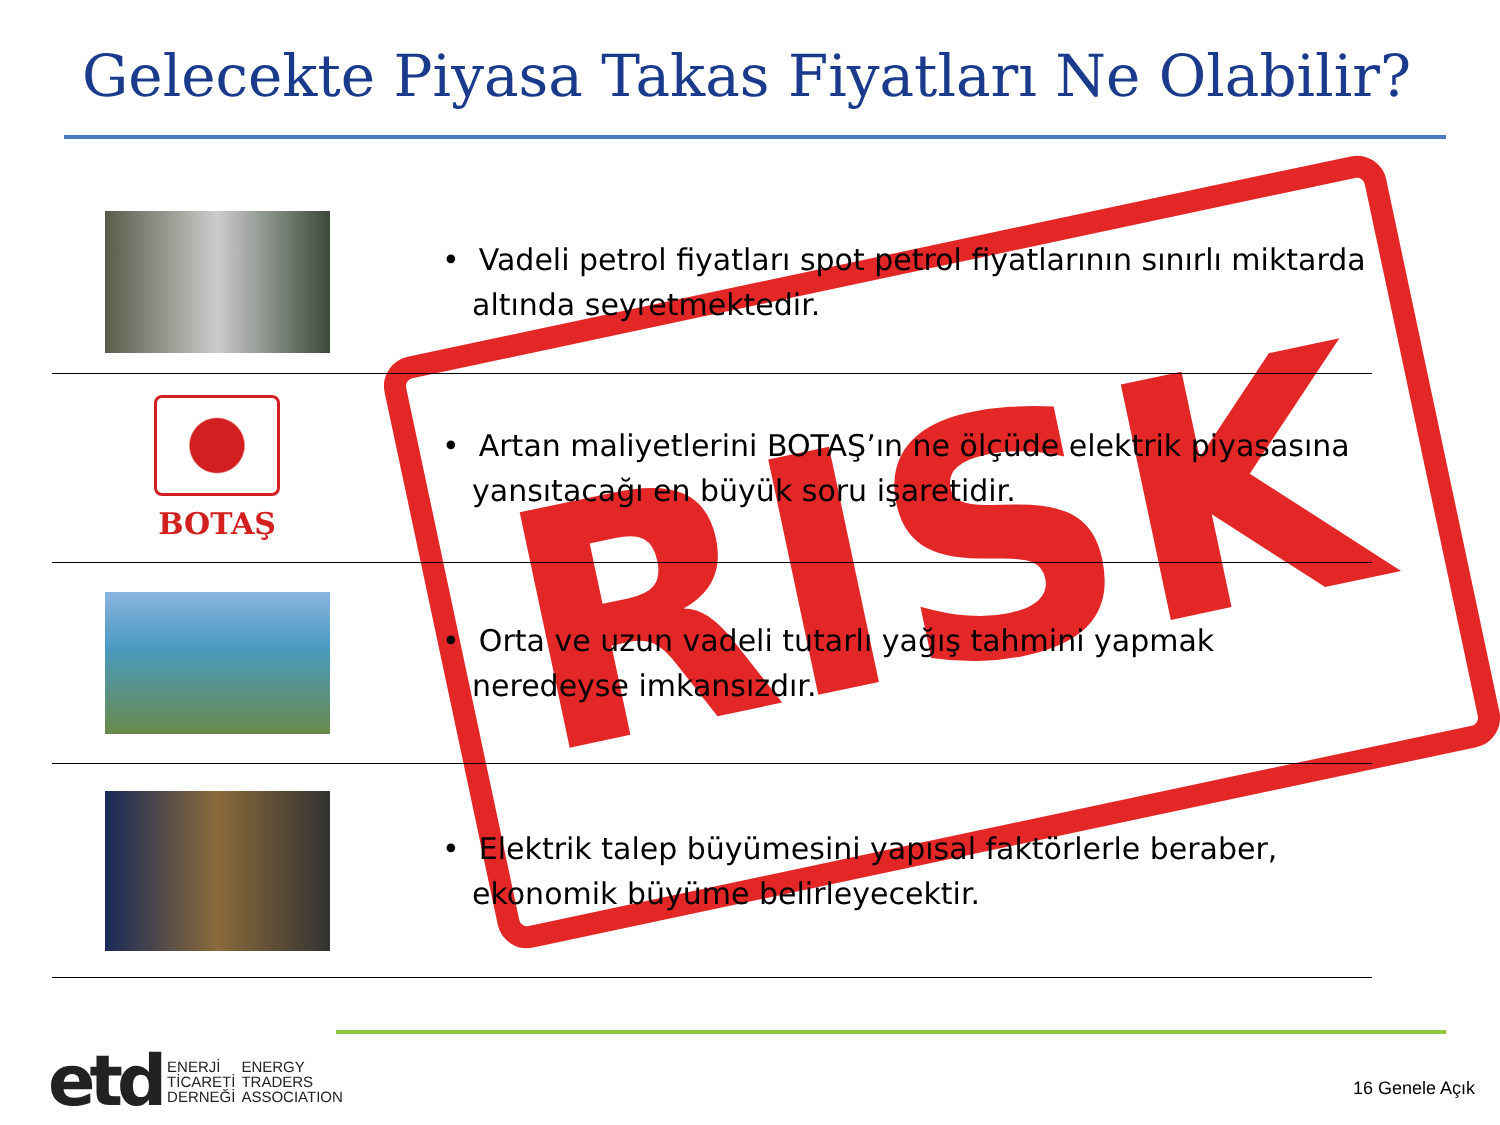Gelecekte Piyasa Takas Fiyatları Ne Olabilir?
RISK
• Vadeli petrol fiyatları spot petrol fiyatlarının sınırlı miktarda altında seyretmektedir.
BOTAŞ
• Artan maliyetlerini BOTAŞ’ın ne ölçüde elektrik piyasasına yansıtacağı en büyük soru işaretidir.
• Orta ve uzun vadeli tutarlı yağış tahmini yapmak neredeyse imkansızdır.
• Elektrik talep büyümesini yapısal faktörlerle beraber, ekonomik büyüme belirleyecektir.
etd ENERJİ
TİCARETİ
DERNEĞİ ENERGY
TRADERS
ASSOCIATION
16 Genele Açık